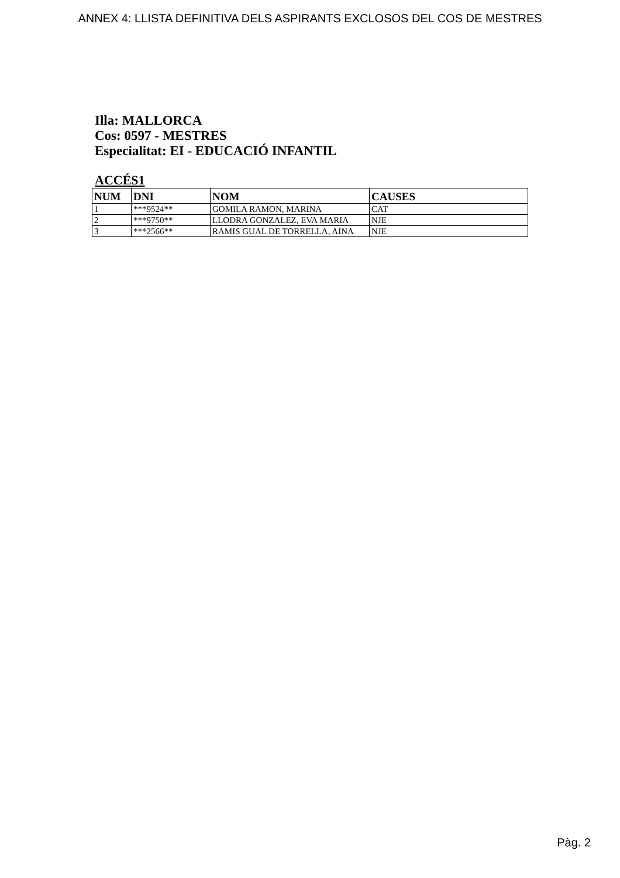ANNEX 4: LLISTA DEFINITIVA DELS ASPIRANTS EXCLOSOS DEL COS DE MESTRES
Illa: MALLORCA
Cos: 0597 - MESTRES
Especialitat: EI - EDUCACIÓ INFANTIL
ACCÉS1
| NUM | DNI | NOM | CAUSES |
| --- | --- | --- | --- |
| 1 | ***9524** | GOMILA RAMON, MARINA | CAT |
| 2 | ***9750** | LLODRA GONZALEZ, EVA MARIA | NJE |
| 3 | ***2566** | RAMIS GUAL DE TORRELLA, AINA | NJE |
Pàg. 2